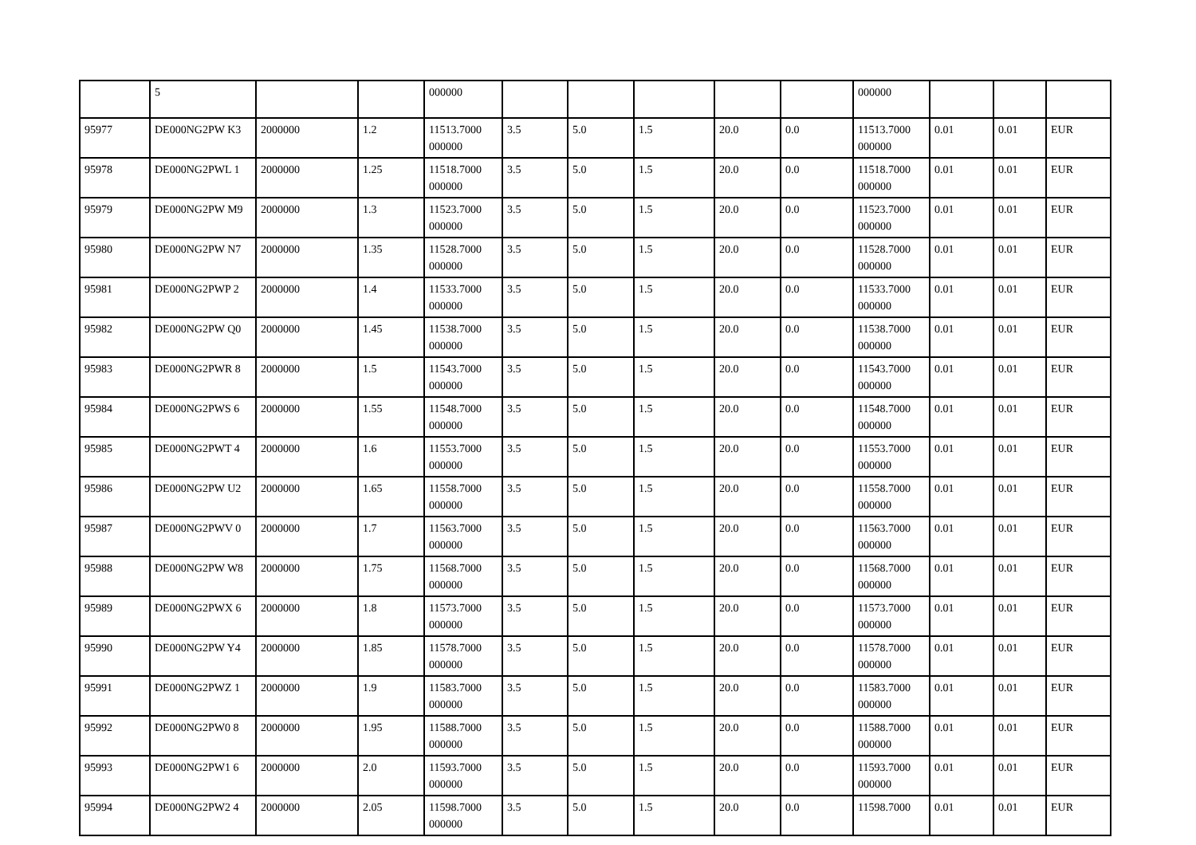| | 5 | | | 000000 | | | | | | 000000 | | | |
| 95977 | DE000NG2PW K3 | 2000000 | 1.2 | 11513.7000 000000 | 3.5 | 5.0 | 1.5 | 20.0 | 0.0 | 11513.7000 000000 | 0.01 | 0.01 | EUR |
| 95978 | DE000NG2PWL 1 | 2000000 | 1.25 | 11518.7000 000000 | 3.5 | 5.0 | 1.5 | 20.0 | 0.0 | 11518.7000 000000 | 0.01 | 0.01 | EUR |
| 95979 | DE000NG2PW M9 | 2000000 | 1.3 | 11523.7000 000000 | 3.5 | 5.0 | 1.5 | 20.0 | 0.0 | 11523.7000 000000 | 0.01 | 0.01 | EUR |
| 95980 | DE000NG2PW N7 | 2000000 | 1.35 | 11528.7000 000000 | 3.5 | 5.0 | 1.5 | 20.0 | 0.0 | 11528.7000 000000 | 0.01 | 0.01 | EUR |
| 95981 | DE000NG2PWP 2 | 2000000 | 1.4 | 11533.7000 000000 | 3.5 | 5.0 | 1.5 | 20.0 | 0.0 | 11533.7000 000000 | 0.01 | 0.01 | EUR |
| 95982 | DE000NG2PW Q0 | 2000000 | 1.45 | 11538.7000 000000 | 3.5 | 5.0 | 1.5 | 20.0 | 0.0 | 11538.7000 000000 | 0.01 | 0.01 | EUR |
| 95983 | DE000NG2PWR 8 | 2000000 | 1.5 | 11543.7000 000000 | 3.5 | 5.0 | 1.5 | 20.0 | 0.0 | 11543.7000 000000 | 0.01 | 0.01 | EUR |
| 95984 | DE000NG2PWS 6 | 2000000 | 1.55 | 11548.7000 000000 | 3.5 | 5.0 | 1.5 | 20.0 | 0.0 | 11548.7000 000000 | 0.01 | 0.01 | EUR |
| 95985 | DE000NG2PWT 4 | 2000000 | 1.6 | 11553.7000 000000 | 3.5 | 5.0 | 1.5 | 20.0 | 0.0 | 11553.7000 000000 | 0.01 | 0.01 | EUR |
| 95986 | DE000NG2PW U2 | 2000000 | 1.65 | 11558.7000 000000 | 3.5 | 5.0 | 1.5 | 20.0 | 0.0 | 11558.7000 000000 | 0.01 | 0.01 | EUR |
| 95987 | DE000NG2PWV 0 | 2000000 | 1.7 | 11563.7000 000000 | 3.5 | 5.0 | 1.5 | 20.0 | 0.0 | 11563.7000 000000 | 0.01 | 0.01 | EUR |
| 95988 | DE000NG2PW W8 | 2000000 | 1.75 | 11568.7000 000000 | 3.5 | 5.0 | 1.5 | 20.0 | 0.0 | 11568.7000 000000 | 0.01 | 0.01 | EUR |
| 95989 | DE000NG2PWX 6 | 2000000 | 1.8 | 11573.7000 000000 | 3.5 | 5.0 | 1.5 | 20.0 | 0.0 | 11573.7000 000000 | 0.01 | 0.01 | EUR |
| 95990 | DE000NG2PW Y4 | 2000000 | 1.85 | 11578.7000 000000 | 3.5 | 5.0 | 1.5 | 20.0 | 0.0 | 11578.7000 000000 | 0.01 | 0.01 | EUR |
| 95991 | DE000NG2PWZ 1 | 2000000 | 1.9 | 11583.7000 000000 | 3.5 | 5.0 | 1.5 | 20.0 | 0.0 | 11583.7000 000000 | 0.01 | 0.01 | EUR |
| 95992 | DE000NG2PW0 8 | 2000000 | 1.95 | 11588.7000 000000 | 3.5 | 5.0 | 1.5 | 20.0 | 0.0 | 11588.7000 000000 | 0.01 | 0.01 | EUR |
| 95993 | DE000NG2PW1 6 | 2000000 | 2.0 | 11593.7000 000000 | 3.5 | 5.0 | 1.5 | 20.0 | 0.0 | 11593.7000 000000 | 0.01 | 0.01 | EUR |
| 95994 | DE000NG2PW2 4 | 2000000 | 2.05 | 11598.7000 000000 | 3.5 | 5.0 | 1.5 | 20.0 | 0.0 | 11598.7000 | 0.01 | 0.01 | EUR |